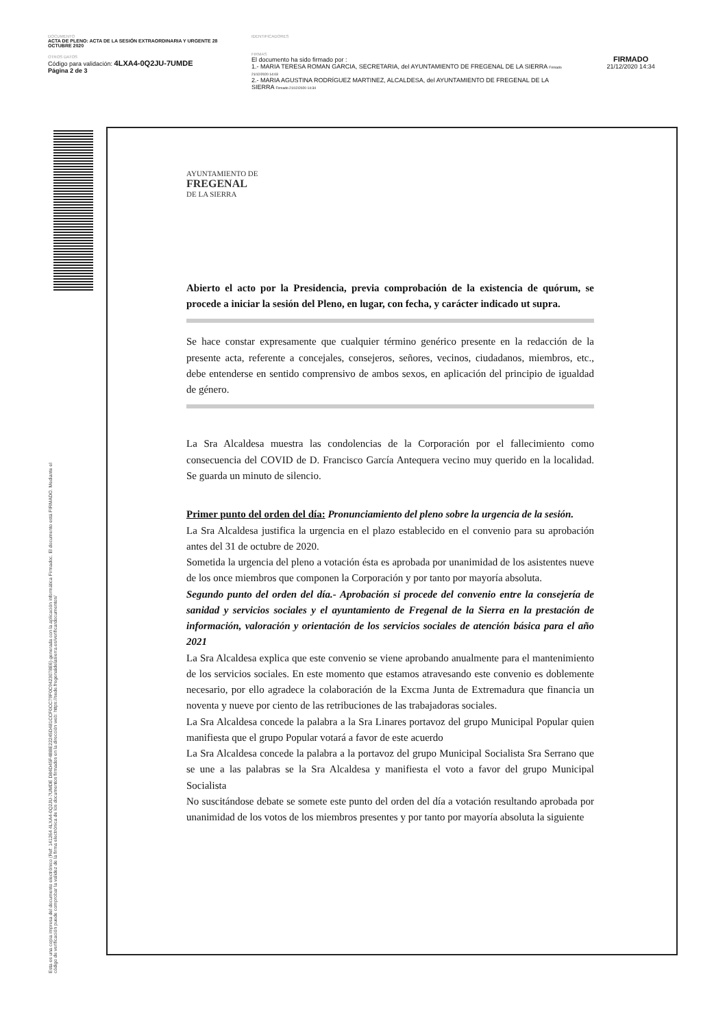DOCUMENTO
ACTA DE PLENO: ACTA DE LA SESIÓN EXTRAORDINARIA Y URGENTE 28 OCTUBRE 2020
OTROS DATOS
Código para validación: 4LXA4-0Q2JU-7UMDE
Página 2 de 3
IDENTIFICADORES
FIRMAS
El documento ha sido firmado por :
1.- MARIA TERESA ROMAN GARCIA, SECRETARIA, del AYUNTAMIENTO DE FREGENAL DE LA SIERRA Firmado 21/12/2020 14:03
2.- MARIA AGUSTINA RODRÍGUEZ MARTINEZ, ALCALDESA, del AYUNTAMIENTO DE FREGENAL DE LA SIERRA Firmado 21/12/2020 14:34
FIRMADO
21/12/2020 14:34
Esta es una copia impresa del documento electrónico (Ref: 141264 4LXA4-0Q2JU-7UMDE D84D45F4BBE22245D481CCF0CC79F0C9423078E6) generada con la aplicación informática Firmadoc. El documento está FIRMADO. Mediante el código de verificación puede comprobar la validez de la firma electrónica de los documentos firmados en la dirección web: https://sede.fregenaldelasierra.es/verificardocumentos/
AYUNTAMIENTO DE
FREGENAL
DE LA SIERRA
Abierto el acto por la Presidencia, previa comprobación de la existencia de quórum, se procede a iniciar la sesión del Pleno, en lugar, con fecha, y carácter indicado ut supra.
Se hace constar expresamente que cualquier término genérico presente en la redacción de la presente acta, referente a concejales, consejeros, señores, vecinos, ciudadanos, miembros, etc., debe entenderse en sentido comprensivo de ambos sexos, en aplicación del principio de igualdad de género.
La Sra Alcaldesa muestra las condolencias de la Corporación por el fallecimiento como consecuencia del COVID de D. Francisco García Antequera vecino muy querido en la localidad. Se guarda un minuto de silencio.
Primer punto del orden del día: Pronunciamiento del pleno sobre la urgencia de la sesión.
La Sra Alcaldesa justifica la urgencia en el plazo establecido en el convenio para su aprobación antes del 31 de octubre de 2020.
Sometida la urgencia del pleno a votación ésta es aprobada por unanimidad de los asistentes nueve de los once miembros que componen la Corporación y por tanto por mayoría absoluta.
Segundo punto del orden del día.- Aprobación si procede del convenio entre la consejería de sanidad y servicios sociales y el ayuntamiento de Fregenal de la Sierra en la prestación de información, valoración y orientación de los servicios sociales de atención básica para el año 2021
La Sra Alcaldesa explica que este convenio se viene aprobando anualmente para el mantenimiento de los servicios sociales. En este momento que estamos atravesando este convenio es doblemente necesario, por ello agradece la colaboración de la Excma Junta de Extremadura que financia un noventa y nueve por ciento de las retribuciones de las trabajadoras sociales.
La Sra Alcaldesa concede la palabra a la Sra Linares portavoz del grupo Municipal Popular quien manifiesta que el grupo Popular votará a favor de este acuerdo
La Sra Alcaldesa concede la palabra a la portavoz del grupo Municipal Socialista Sra Serrano que se une a las palabras se la Sra Alcaldesa y manifiesta el voto a favor del grupo Municipal Socialista
No suscitándose debate se somete este punto del orden del día a votación resultando aprobada por unanimidad de los votos de los miembros presentes y por tanto por mayoría absoluta la siguiente